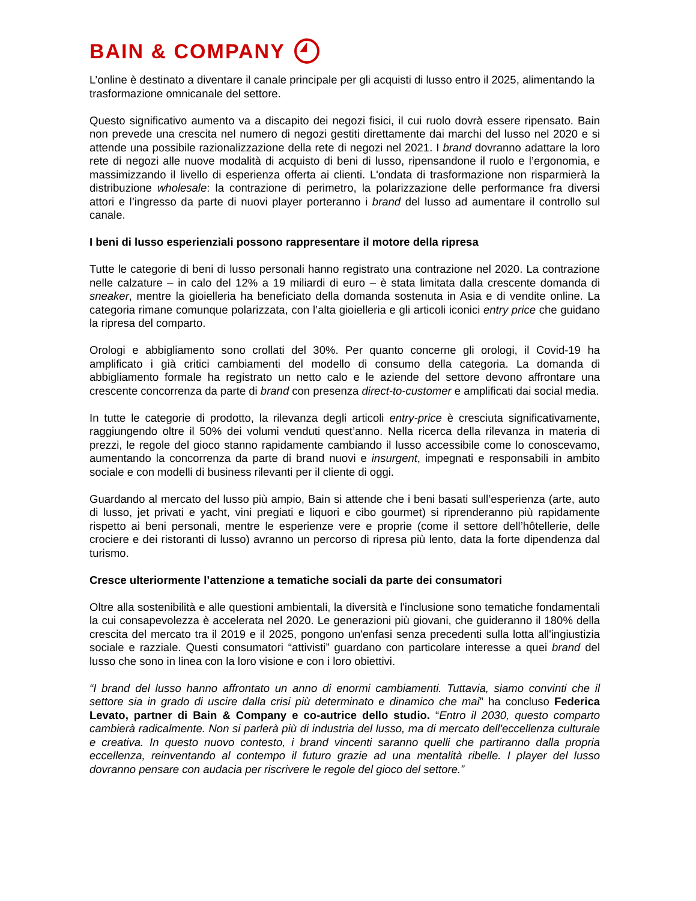BAIN & COMPANY
L’online è destinato a diventare il canale principale per gli acquisti di lusso entro il 2025, alimentando la trasformazione omnicanale del settore.
Questo significativo aumento va a discapito dei negozi fisici, il cui ruolo dovrà essere ripensato. Bain non prevede una crescita nel numero di negozi gestiti direttamente dai marchi del lusso nel 2020 e si attende una possibile razionalizzazione della rete di negozi nel 2021. I brand dovranno adattare la loro rete di negozi alle nuove modalità di acquisto di beni di lusso, ripensandone il ruolo e l’ergonomia, e massimizzando il livello di esperienza offerta ai clienti. L'ondata di trasformazione non risparmierà la distribuzione wholesale: la contrazione di perimetro, la polarizzazione delle performance fra diversi attori e l’ingresso da parte di nuovi player porteranno i brand del lusso ad aumentare il controllo sul canale.
I beni di lusso esperienziali possono rappresentare il motore della ripresa
Tutte le categorie di beni di lusso personali hanno registrato una contrazione nel 2020. La contrazione nelle calzature – in calo del 12% a 19 miliardi di euro – è stata limitata dalla crescente domanda di sneaker, mentre la gioielleria ha beneficiato della domanda sostenuta in Asia e di vendite online. La categoria rimane comunque polarizzata, con l’alta gioielleria e gli articoli iconici entry price che guidano la ripresa del comparto.
Orologi e abbigliamento sono crollati del 30%. Per quanto concerne gli orologi, il Covid-19 ha amplificato i già critici cambiamenti del modello di consumo della categoria. La domanda di abbigliamento formale ha registrato un netto calo e le aziende del settore devono affrontare una crescente concorrenza da parte di brand con presenza direct-to-customer e amplificati dai social media.
In tutte le categorie di prodotto, la rilevanza degli articoli entry-price è cresciuta significativamente, raggiungendo oltre il 50% dei volumi venduti quest’anno. Nella ricerca della rilevanza in materia di prezzi, le regole del gioco stanno rapidamente cambiando il lusso accessibile come lo conoscevamo, aumentando la concorrenza da parte di brand nuovi e insurgent, impegnati e responsabili in ambito sociale e con modelli di business rilevanti per il cliente di oggi.
Guardando al mercato del lusso più ampio, Bain si attende che i beni basati sull’esperienza (arte, auto di lusso, jet privati e yacht, vini pregiati e liquori e cibo gourmet) si riprenderanno più rapidamente rispetto ai beni personali, mentre le esperienze vere e proprie (come il settore dell’hôtellerie, delle crociere e dei ristoranti di lusso) avranno un percorso di ripresa più lento, data la forte dipendenza dal turismo.
Cresce ulteriormente l’attenzione a tematiche sociali da parte dei consumatori
Oltre alla sostenibilità e alle questioni ambientali, la diversità e l'inclusione sono tematiche fondamentali la cui consapevolezza è accelerata nel 2020. Le generazioni più giovani, che guideranno il 180% della crescita del mercato tra il 2019 e il 2025, pongono un'enfasi senza precedenti sulla lotta all'ingiustizia sociale e razziale. Questi consumatori “attivisti” guardano con particolare interesse a quei brand del lusso che sono in linea con la loro visione e con i loro obiettivi.
“I brand del lusso hanno affrontato un anno di enormi cambiamenti. Tuttavia, siamo convinti che il settore sia in grado di uscire dalla crisi più determinato e dinamico che mai” ha concluso Federica Levato, partner di Bain & Company e co-autrice dello studio. “Entro il 2030, questo comparto cambierà radicalmente. Non si parlerà più di industria del lusso, ma di mercato dell'eccellenza culturale e creativa. In questo nuovo contesto, i brand vincenti saranno quelli che partiranno dalla propria eccellenza, reinventando al contempo il futuro grazie ad una mentalità ribelle. I player del lusso dovranno pensare con audacia per riscrivere le regole del gioco del settore.”